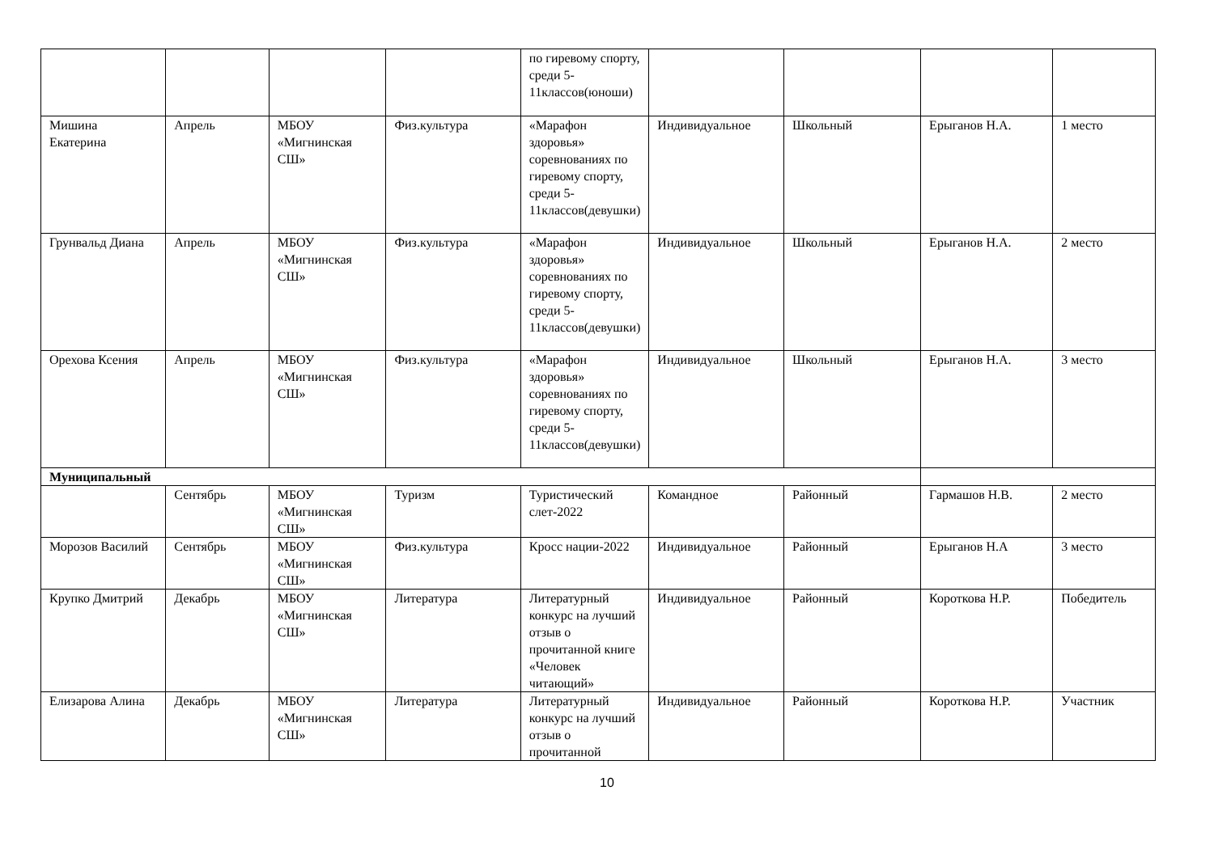| | | | | по гиревому спорту, среди 5-11классов(юноши) | | | | |
| Мишина Екатерина | Апрель | МБОУ «Мигнинская СШ» | Физ.культура | «Марафон здоровья» соревнованиях по гиревому спорту, среди 5-11классов(девушки) | Индивидуальное | Школьный | Ерыганов Н.А. | 1 место |
| Грунвальд Диана | Апрель | МБОУ «Мигнинская СШ» | Физ.культура | «Марафон здоровья» соревнованиях по гиревому спорту, среди 5-11классов(девушки) | Индивидуальное | Школьный | Ерыганов Н.А. | 2 место |
| Орехова Ксения | Апрель | МБОУ «Мигнинская СШ» | Физ.культура | «Марафон здоровья» соревнованиях по гиревому спорту, среди 5-11классов(девушки) | Индивидуальное | Школьный | Ерыганов Н.А. | 3 место |
| Муниципальный | | | | | | | | |
| | Сентябрь | МБОУ «Мигнинская СШ» | Туризм | Туристический слет-2022 | Командное | Районный | Гармашов Н.В. | 2 место |
| Морозов Василий | Сентябрь | МБОУ «Мигнинская СШ» | Физ.культура | Кросс нации-2022 | Индивидуальное | Районный | Ерыганов Н.А | 3 место |
| Крупко Дмитрий | Декабрь | МБОУ «Мигнинская СШ» | Литература | Литературный конкурс на лучший отзыв о прочитанной книге «Человек читающий» | Индивидуальное | Районный | Короткова Н.Р. | Победитель |
| Елизарова Алина | Декабрь | МБОУ «Мигнинская СШ» | Литература | Литературный конкурс на лучший отзыв о прочитанной | Индивидуальное | Районный | Короткова Н.Р. | Участник |
10